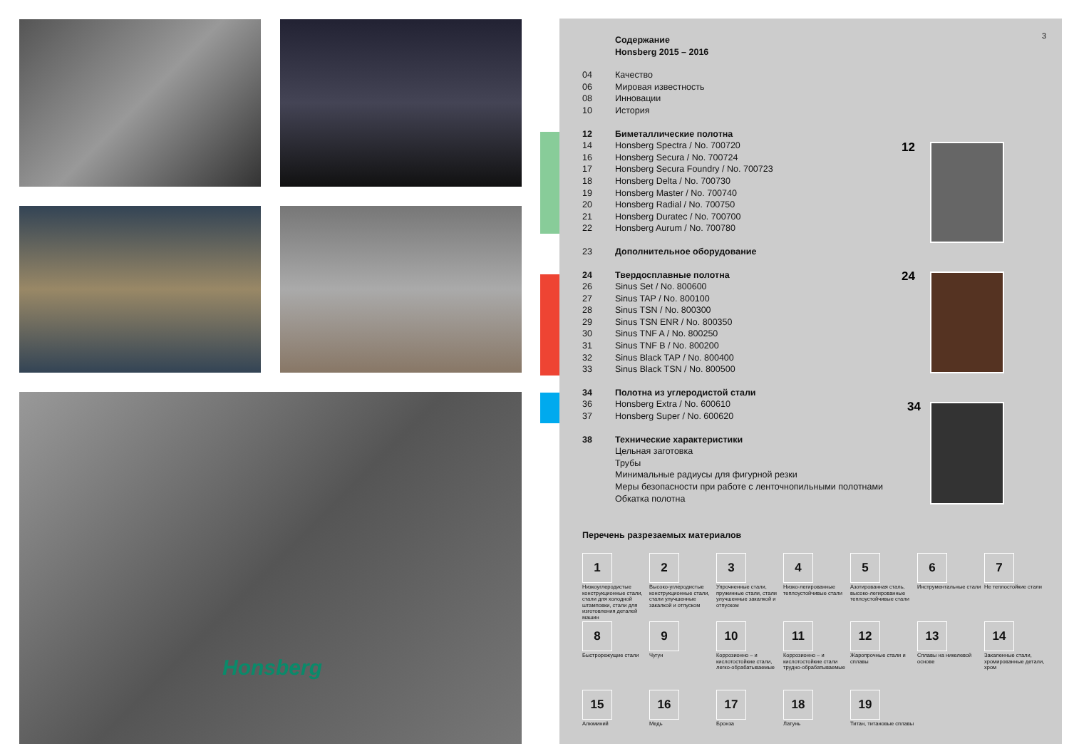Honsberg
3
Содержание
Honsberg 2015 – 2016
04 Качество
06 Мировая известность
08 Инновации
10 История
12 Биметаллические полотна
14 Honsberg Spectra / No. 700720
16 Honsberg Secura / No. 700724
17 Honsberg Secura Foundry / No. 700723
18 Honsberg Delta / No. 700730
19 Honsberg Master / No. 700740
20 Honsberg Radial / No. 700750
21 Honsberg Duratec / No. 700700
22 Honsberg Aurum / No. 700780
23 Дополнительное оборудование
24 Твердосплавные полотна
26 Sinus Set / No. 800600
27 Sinus TAP / No. 800100
28 Sinus TSN / No. 800300
29 Sinus TSN ENR / No. 800350
30 Sinus TNF A / No. 800250
31 Sinus TNF B / No. 800200
32 Sinus Black TAP / No. 800400
33 Sinus Black TSN / No. 800500
34 Полотна из углеродистой стали
36 Honsberg Extra / No. 600610
37 Honsberg Super / No. 600620
38 Технические характеристики
Цельная заготовка
Трубы
Минимальные радиусы для фигурной резки
Меры безопасности при работе с ленточнопильными полотнами
Обкатка полотна
Перечень разрезаемых материалов
1
Низкоуглеродистые конструкционные стали, стали для холодной штамповки, стали для изготовления деталей машин
2
Высоко-углеродистые конструкционные стали, стали улучшенные закалкой и отпуском
3
Упрочненные стали, пружинные стали, стали улучшенные закалкой и отпуском
4
Низко-легированные теплоустойчивые стали
5
Азотированная сталь, высоко-легированные теплоустойчивые стали
6
Инструментальные стали
7
Не теплостойкие стали
8
Быстрорежущие стали
9
Чугун
10
Коррозионно – и кислотостойкие стали, легко-обрабатываемые
11
Коррозионно – и кислотостойкие стали трудно-обрабатываемые
12
Жаропрочные стали и сплавы
13
Сплавы на никелевой основе
14
Закаленные стали, хромированные детали, хром
15
Алюминий
16
Медь
17
Бронза
18
Латунь
19
Титан, титановые сплавы
12
24
34